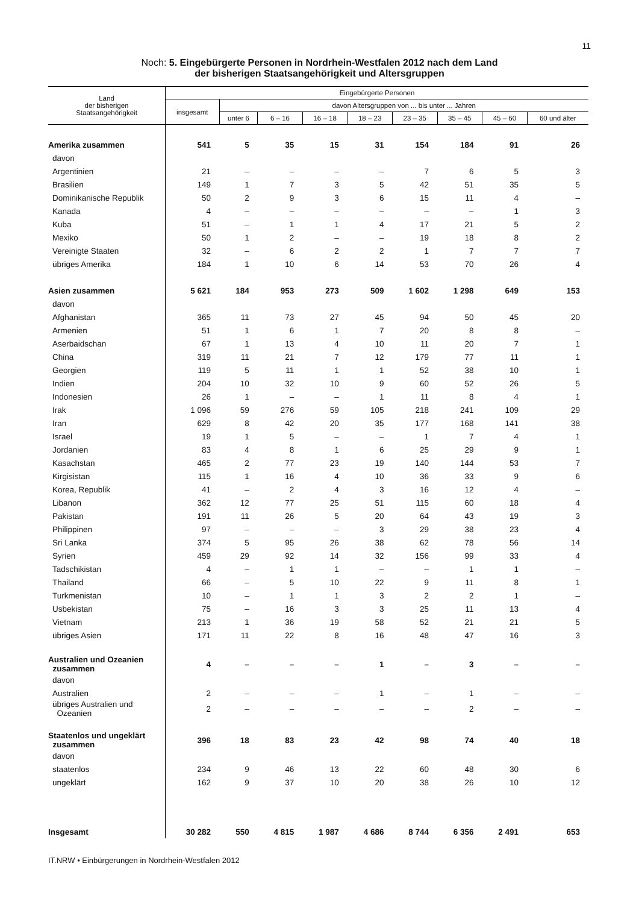11
Noch: 5. Eingebürgerte Personen in Nordrhein-Westfalen 2012 nach dem Land
der bisherigen Staatsangehörigkeit und Altersgruppen
| Land der bisherigen Staatsangehörigkeit | Eingebürgerte Personen | | | | | | | | |
| --- | --- | --- | --- | --- | --- | --- | --- | --- | --- |
| | insgesamt | davon Altersgruppen von ... bis unter ... Jahren | | | | | | | |
| | | unter 6 | 6 – 16 | 16 – 18 | 18 – 23 | 23 – 35 | 35 – 45 | 45 – 60 | 60 und älter |
| Amerika zusammen | 541 | 5 | 35 | 15 | 31 | 154 | 184 | 91 | 26 |
| davon | | | | | | | | | |
| Argentinien | 21 | – | – | – | – | 7 | 6 | 5 | 3 |
| Brasilien | 149 | 1 | 7 | 3 | 5 | 42 | 51 | 35 | 5 |
| Dominikanische Republik | 50 | 2 | 9 | 3 | 6 | 15 | 11 | 4 | – |
| Kanada | 4 | – | – | – | – | – | – | 1 | 3 |
| Kuba | 51 | – | 1 | 1 | 4 | 17 | 21 | 5 | 2 |
| Mexiko | 50 | 1 | 2 | – | – | 19 | 18 | 8 | 2 |
| Vereinigte Staaten | 32 | – | 6 | 2 | 2 | 1 | 7 | 7 | 7 |
| übriges Amerika | 184 | 1 | 10 | 6 | 14 | 53 | 70 | 26 | 4 |
| Asien zusammen | 5 621 | 184 | 953 | 273 | 509 | 1 602 | 1 298 | 649 | 153 |
| davon | | | | | | | | | |
| Afghanistan | 365 | 11 | 73 | 27 | 45 | 94 | 50 | 45 | 20 |
| Armenien | 51 | 1 | 6 | 1 | 7 | 20 | 8 | 8 | – |
| Aserbaidschan | 67 | 1 | 13 | 4 | 10 | 11 | 20 | 7 | 1 |
| China | 319 | 11 | 21 | 7 | 12 | 179 | 77 | 11 | 1 |
| Georgien | 119 | 5 | 11 | 1 | 1 | 52 | 38 | 10 | 1 |
| Indien | 204 | 10 | 32 | 10 | 9 | 60 | 52 | 26 | 5 |
| Indonesien | 26 | 1 | – | – | 1 | 11 | 8 | 4 | 1 |
| Irak | 1 096 | 59 | 276 | 59 | 105 | 218 | 241 | 109 | 29 |
| Iran | 629 | 8 | 42 | 20 | 35 | 177 | 168 | 141 | 38 |
| Israel | 19 | 1 | 5 | – | – | 1 | 7 | 4 | 1 |
| Jordanien | 83 | 4 | 8 | 1 | 6 | 25 | 29 | 9 | 1 |
| Kasachstan | 465 | 2 | 77 | 23 | 19 | 140 | 144 | 53 | 7 |
| Kirgisistan | 115 | 1 | 16 | 4 | 10 | 36 | 33 | 9 | 6 |
| Korea, Republik | 41 | – | 2 | 4 | 3 | 16 | 12 | 4 | – |
| Libanon | 362 | 12 | 77 | 25 | 51 | 115 | 60 | 18 | 4 |
| Pakistan | 191 | 11 | 26 | 5 | 20 | 64 | 43 | 19 | 3 |
| Philippinen | 97 | – | – | – | 3 | 29 | 38 | 23 | 4 |
| Sri Lanka | 374 | 5 | 95 | 26 | 38 | 62 | 78 | 56 | 14 |
| Syrien | 459 | 29 | 92 | 14 | 32 | 156 | 99 | 33 | 4 |
| Tadschikistan | 4 | – | 1 | 1 | – | – | 1 | 1 | – |
| Thailand | 66 | – | 5 | 10 | 22 | 9 | 11 | 8 | 1 |
| Turkmenistan | 10 | – | 1 | 1 | 3 | 2 | 2 | 1 | – |
| Usbekistan | 75 | – | 16 | 3 | 3 | 25 | 11 | 13 | 4 |
| Vietnam | 213 | 1 | 36 | 19 | 58 | 52 | 21 | 21 | 5 |
| übriges Asien | 171 | 11 | 22 | 8 | 16 | 48 | 47 | 16 | 3 |
| Australien und Ozeanien zusammen | 4 | – | – | – | 1 | – | 3 | – | – |
| davon | | | | | | | | | |
| Australien | 2 | – | – | – | 1 | – | 1 | – | – |
| übriges Australien und Ozeanien | 2 | – | – | – | – | – | 2 | – | – |
| Staatenlos und ungeklärt zusammen | 396 | 18 | 83 | 23 | 42 | 98 | 74 | 40 | 18 |
| davon | | | | | | | | | |
| staatenlos | 234 | 9 | 46 | 13 | 22 | 60 | 48 | 30 | 6 |
| ungeklärt | 162 | 9 | 37 | 10 | 20 | 38 | 26 | 10 | 12 |
| Insgesamt | 30 282 | 550 | 4 815 | 1 987 | 4 686 | 8 744 | 6 356 | 2 491 | 653 |
IT.NRW • Einbürgerungen in Nordrhein-Westfalen 2012